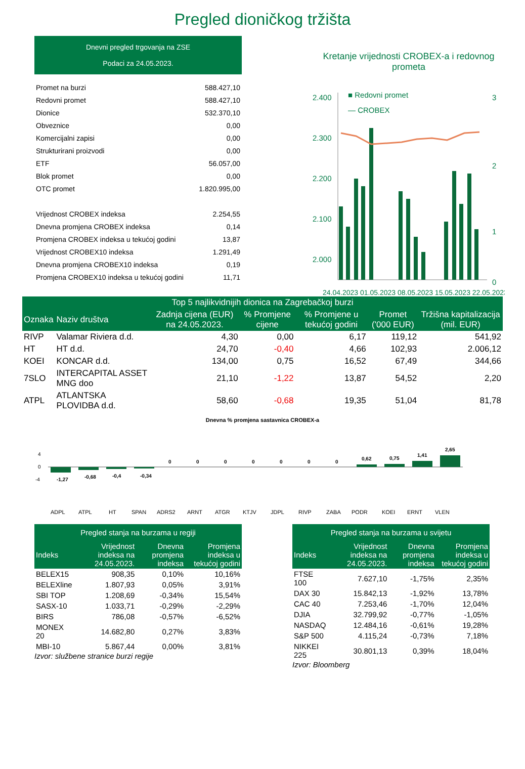Pregled dioničkog tržišta
Dnevni pregled trgovanja na ZSE
Podaci za 24.05.2023.
| Promet na burzi | 588.427,10 |
| Redovni promet | 588.427,10 |
| Dionice | 532.370,10 |
| Obveznice | 0,00 |
| Komercijalni zapisi | 0,00 |
| Strukturirani proizvodi | 0,00 |
| ETF | 56.057,00 |
| Blok promet | 0,00 |
| OTC promet | 1.820.995,00 |
| Vrijednost CROBEX indeksa | 2.254,55 |
| Dnevna promjena CROBEX indeksa | 0,14 |
| Promjena CROBEX indeksa u tekućoj godini | 13,87 |
| Vrijednost CROBEX10 indeksa | 1.291,49 |
| Dnevna promjena CROBEX10 indeksa | 0,19 |
| Promjena CROBEX10 indeksa u tekućoj godini | 11,71 |
Kretanje vrijednosti CROBEX-a i redovnog prometa
■ Redovni promet
— CROBEX
2.400
2.300
2.200
2.100
2.000
3
2
1
0
24.04.2023 01.05.2023 08.05.2023 15.05.2023 22.05.2023
| Top 5 najlikvidnijih dionica na Zagrebačkoj burzi | | | | | | |
| --- | --- | --- | --- | --- | --- | --- |
| Oznaka | Naziv društva | Zadnja cijena (EUR) na 24.05.2023. | % Promjene cijene | % Promjene u tekućoj godini | Promet ('000 EUR) | Tržišna kapitalizacija (mil. EUR) |
| RIVP | Valamar Riviera d.d. | 4,30 | 0,00 | 6,17 | 119,12 | 541,92 |
| HT | HT d.d. | 24,70 | -0,40 | 4,66 | 102,93 | 2.006,12 |
| KOEI | KONCAR d.d. | 134,00 | 0,75 | 16,52 | 67,49 | 344,66 |
| 7SLO | INTERCAPITAL ASSET MNG doo | 21,10 | -1,22 | 13,87 | 54,52 | 2,20 |
| ATPL | ATLANTSKA PLOVIDBA d.d. | 58,60 | -0,68 | 19,35 | 51,04 | 81,78 |
Dnevna % promjena sastavnica CROBEX-a
4
0
-4
-1,27
-0,68
-0,4
-0,34
0
0
0
0
0
0
0
0,62
0,75
1,41
2,65
ADPL
ATPL
HT
SPAN
ADRS2
ARNT
ATGR
KTJV
JDPL
RIVP
ZABA
PODR
KOEI
ERNT
VLEN
| Pregled stanja na burzama u regiji | | | |
| --- | --- | --- | --- |
| Indeks | Vrijednost indeksa na 24.05.2023. | Dnevna promjena indeksa | Promjena indeksa u tekućoj godini |
| BELEX15 | 908,35 | 0,10% | 10,16% |
| BELEXline | 1.807,93 | 0,05% | 3,91% |
| SBI TOP | 1.208,69 | -0,34% | 15,54% |
| SASX-10 | 1.033,71 | -0,29% | -2,29% |
| BIRS | 786,08 | -0,57% | -6,52% |
| MONEX 20 | 14.682,80 | 0,27% | 3,83% |
| MBI-10 | 5.867,44 | 0,00% | 3,81% |
Izvor: službene stranice burzi regije
| Pregled stanja na burzama u svijetu | | | |
| --- | --- | --- | --- |
| Indeks | Vrijednost indeksa na 24.05.2023. | Dnevna promjena indeksa | Promjena indeksa u tekućoj godini |
| FTSE 100 | 7.627,10 | -1,75% | 2,35% |
| DAX 30 | 15.842,13 | -1,92% | 13,78% |
| CAC 40 | 7.253,46 | -1,70% | 12,04% |
| DJIA | 32.799,92 | -0,77% | -1,05% |
| NASDAQ | 12.484,16 | -0,61% | 19,28% |
| S&P 500 | 4.115,24 | -0,73% | 7,18% |
| NIKKEI 225 | 30.801,13 | 0,39% | 18,04% |
Izvor: Bloomberg